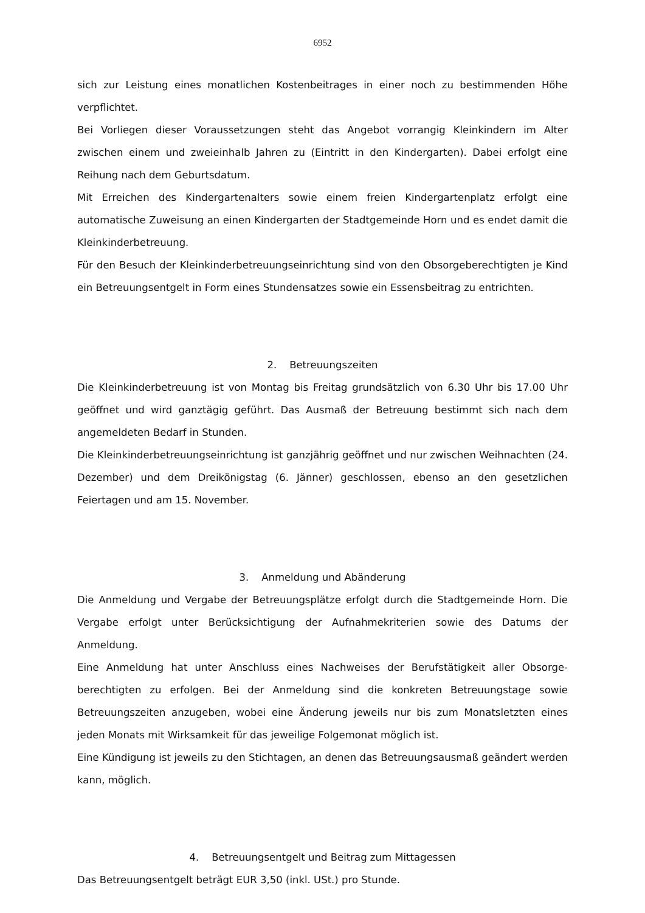6952
sich zur Leistung eines monatlichen Kostenbeitrages in einer noch zu bestimmenden Höhe verpflichtet.
Bei Vorliegen dieser Voraussetzungen steht das Angebot vorrangig Kleinkindern im Alter zwischen einem und zweieinhalb Jahren zu (Eintritt in den Kindergarten). Dabei erfolgt eine Reihung nach dem Geburtsdatum.
Mit Erreichen des Kindergartenalters sowie einem freien Kindergartenplatz erfolgt eine automatische Zuweisung an einen Kindergarten der Stadtgemeinde Horn und es endet damit die Kleinkinderbetreuung.
Für den Besuch der Kleinkinderbetreuungseinrichtung sind von den Obsorgeberechtigten je Kind ein Betreuungsentgelt in Form eines Stundensatzes sowie ein Essensbeitrag zu entrichten.
2. Betreuungszeiten
Die Kleinkinderbetreuung ist von Montag bis Freitag grundsätzlich von 6.30 Uhr bis 17.00 Uhr geöffnet und wird ganztägig geführt. Das Ausmaß der Betreuung bestimmt sich nach dem angemeldeten Bedarf in Stunden.
Die Kleinkinderbetreuungseinrichtung ist ganzjährig geöffnet und nur zwischen Weihnachten (24. Dezember) und dem Dreikönigstag (6. Jänner) geschlossen, ebenso an den gesetzlichen Feiertagen und am 15. November.
3. Anmeldung und Abänderung
Die Anmeldung und Vergabe der Betreuungsplätze erfolgt durch die Stadtgemeinde Horn. Die Vergabe erfolgt unter Berücksichtigung der Aufnahmekriterien sowie des Datums der Anmeldung.
Eine Anmeldung hat unter Anschluss eines Nachweises der Berufstätigkeit aller Obsorge-berechtigten zu erfolgen. Bei der Anmeldung sind die konkreten Betreuungstage sowie Betreuungszeiten anzugeben, wobei eine Änderung jeweils nur bis zum Monatsletzten eines jeden Monats mit Wirksamkeit für das jeweilige Folgemonat möglich ist.
Eine Kündigung ist jeweils zu den Stichtagen, an denen das Betreuungsausmaß geändert werden kann, möglich.
4. Betreuungsentgelt und Beitrag zum Mittagessen
Das Betreuungsentgelt beträgt EUR 3,50 (inkl. USt.) pro Stunde.